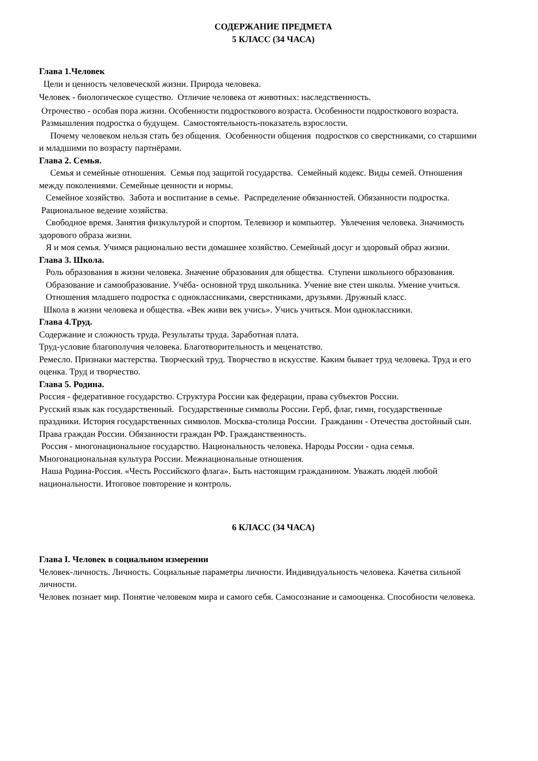СОДЕРЖАНИЕ ПРЕДМЕТА
5 КЛАСС (34 ЧАСА)
Глава 1.Человек
Цели и ценность человеческой жизни. Природа человека.
Человек - биологическое существо. Отличие человека от животных: наследственность.
Отрочество - особая пора жизни. Особенности подросткового возраста. Особенности подросткового возраста. Размышления подростка о будущем. Самостоятельность-показатель взрослости.
Почему человеком нельзя стать без общения. Особенности общения подростков со сверстниками, со старшими и младшими по возрасту партнёрами.
Глава 2. Семья.
Семья и семейные отношения. Семья под защитой государства. Семейный кодекс. Виды семей. Отношения между поколениями. Семейные ценности и нормы.
Семейное хозяйство. Забота и воспитание в семье. Распределение обязанностей. Обязанности подростка. Рациональное ведение хозяйства.
Свободное время. Занятия физкультурой и спортом. Телевизор и компьютер. Увлечения человека. Значимость здорового образа жизни.
Я и моя семья. Учимся рационально вести домашнее хозяйство. Семейный досуг и здоровый образ жизни.
Глава 3. Школа.
Роль образования в жизни человека. Значение образования для общества. Ступени школьного образования.
Образование и самообразование. Учёба- основной труд школьника. Учение вне стен школы. Умение учиться.
Отношения младшего подростка с одноклассниками, сверстниками, друзьями. Дружный класс.
Школа в жизни человека и общества. «Век живи век учись». Учись учиться. Мои одноклассники.
Глава 4.Труд.
Содержание и сложность труда. Результаты труда. Заработная плата.
Труд-условие благополучия человека. Благотворительность и меценатство.
Ремесло. Признаки мастерства. Творческий труд. Творчество в искусстве. Каким бывает труд человека. Труд и его оценка. Труд и творчество.
Глава 5. Родина.
Россия - федеративное государство. Структура России как федерации, права субъектов России.
Русский язык как государственный. Государственные символы России. Герб, флаг, гимн, государственные праздники. История государственных символов. Москва-столица России. Гражданин - Отечества достойный сын. Права граждан России. Обязанности граждан РФ. Гражданственность.
Россия - многонациональное государство. Национальность человека. Народы России - одна семья. Многонациональная культура России. Межнациональные отношения.
Наша Родина-Россия. «Честь Российского флага». Быть настоящим гражданином. Уважать людей любой национальности. Итоговое повторение и контроль.
6 КЛАСС (34 ЧАСА)
Глава I. Человек в социальном измерении
Человек-личность. Личность. Социальные параметры личности. Индивидуальность человека. Качетва сильной личности.
Человек познает мир. Понятие человеком мира и самого себя. Самосознание и самооценка. Способности человека.